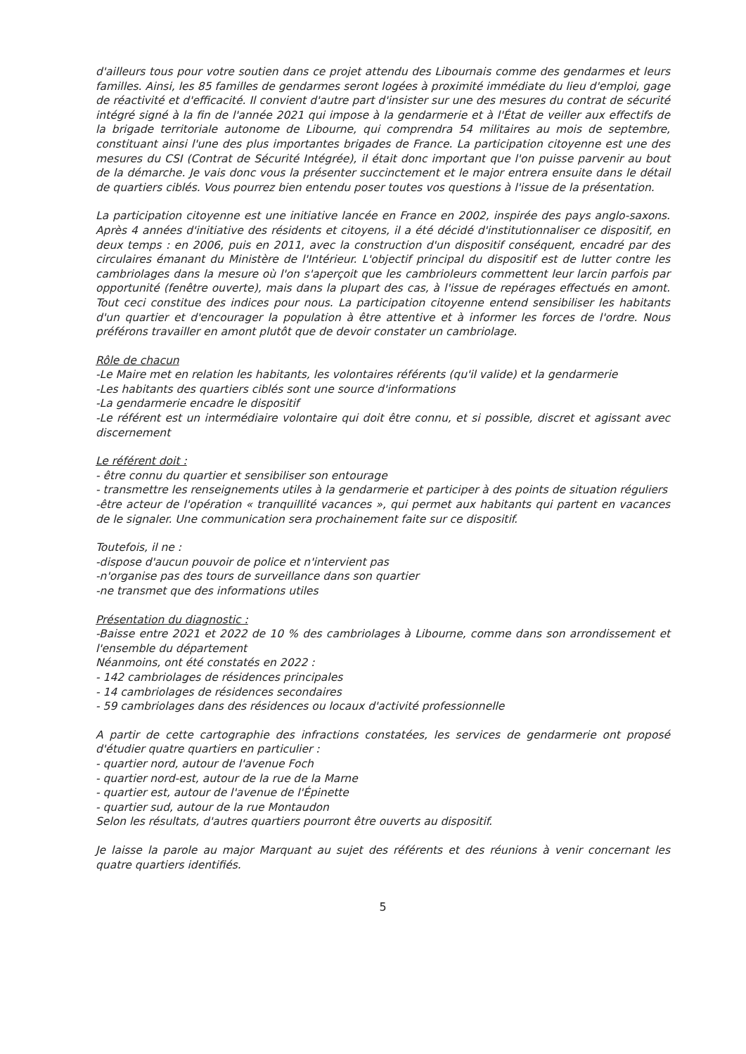d'ailleurs tous pour votre soutien dans ce projet attendu des Libournais comme des gendarmes et leurs familles. Ainsi, les 85 familles de gendarmes seront logées à proximité immédiate du lieu d'emploi, gage de réactivité et d'efficacité. Il convient d'autre part d'insister sur une des mesures du contrat de sécurité intégré signé à la fin de l'année 2021 qui impose à la gendarmerie et à l'État de veiller aux effectifs de la brigade territoriale autonome de Libourne, qui comprendra 54 militaires au mois de septembre, constituant ainsi l'une des plus importantes brigades de France. La participation citoyenne est une des mesures du CSI (Contrat de Sécurité Intégrée), il était donc important que l'on puisse parvenir au bout de la démarche. Je vais donc vous la présenter succinctement et le major entrera ensuite dans le détail de quartiers ciblés. Vous pourrez bien entendu poser toutes vos questions à l'issue de la présentation.
La participation citoyenne est une initiative lancée en France en 2002, inspirée des pays anglo-saxons. Après 4 années d'initiative des résidents et citoyens, il a été décidé d'institutionnaliser ce dispositif, en deux temps : en 2006, puis en 2011, avec la construction d'un dispositif conséquent, encadré par des circulaires émanant du Ministère de l'Intérieur. L'objectif principal du dispositif est de lutter contre les cambriolages dans la mesure où l'on s'aperçoit que les cambrioleurs commettent leur larcin parfois par opportunité (fenêtre ouverte), mais dans la plupart des cas, à l'issue de repérages effectués en amont. Tout ceci constitue des indices pour nous. La participation citoyenne entend sensibiliser les habitants d'un quartier et d'encourager la population à être attentive et à informer les forces de l'ordre. Nous préférons travailler en amont plutôt que de devoir constater un cambriolage.
Rôle de chacun
-Le Maire met en relation les habitants, les volontaires référents (qu'il valide) et la gendarmerie
-Les habitants des quartiers ciblés sont une source d'informations
-La gendarmerie encadre le dispositif
-Le référent est un intermédiaire volontaire qui doit être connu, et si possible, discret et agissant avec discernement
Le référent doit :
- être connu du quartier et sensibiliser son entourage
- transmettre les renseignements utiles à la gendarmerie et participer à des points de situation réguliers
-être acteur de l'opération « tranquillité vacances », qui permet aux habitants qui partent en vacances de le signaler. Une communication sera prochainement faite sur ce dispositif.
Toutefois, il ne :
-dispose d'aucun pouvoir de police et n'intervient pas
-n'organise pas des tours de surveillance dans son quartier
-ne transmet que des informations utiles
Présentation du diagnostic :
-Baisse entre 2021 et 2022 de 10 % des cambriolages à Libourne, comme dans son arrondissement et l'ensemble du département
Néanmoins, ont été constatés en 2022 :
- 142 cambriolages de résidences principales
- 14 cambriolages de résidences secondaires
- 59 cambriolages dans des résidences ou locaux d'activité professionnelle
A partir de cette cartographie des infractions constatées, les services de gendarmerie ont proposé d'étudier quatre quartiers en particulier :
- quartier nord, autour de l'avenue Foch
- quartier nord-est, autour de la rue de la Marne
- quartier est, autour de l'avenue de l'Épinette
- quartier sud, autour de la rue Montaudon
Selon les résultats, d'autres quartiers pourront être ouverts au dispositif.
Je laisse la parole au major Marquant au sujet des référents et des réunions à venir concernant les quatre quartiers identifiés.
5